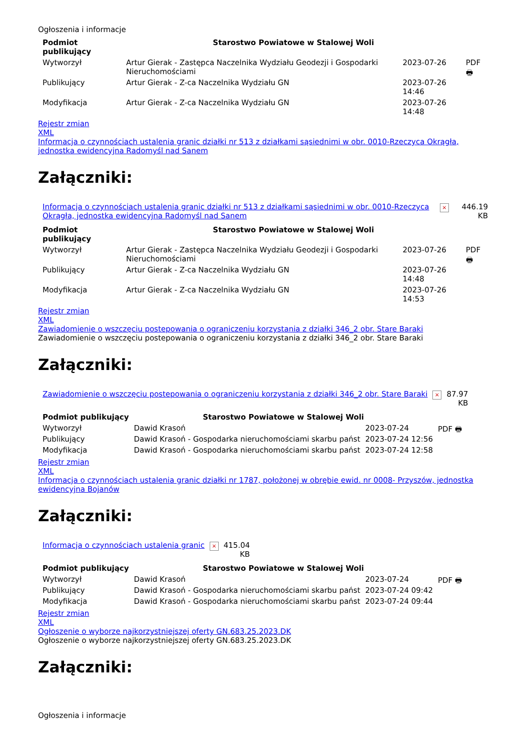Ogłoszenia i informacje
| Podmiot publikujący | Starostwo Powiatowe w Stalowej Woli | | |
| Wytworzył | Artur Gierak - Zastępca Naczelnika Wydziału Geodezji i Gospodarki Nieruchomościami | 2023-07-26 | PDF 🖶 |
| Publikujący | Artur Gierak - Z-ca Naczelnika Wydziału GN | 2023-07-26 14:46 | |
| Modyfikacja | Artur Gierak - Z-ca Naczelnika Wydziału GN | 2023-07-26 14:48 | |
Rejestr zmian
XML
Informacja o czynnościach ustalenia granic działki nr 513 z działkami sąsiednimi w obr. 0010-Rzeczyca Okrągła, jednostka ewidencyjna Radomyśl nad Sanem
Załączniki:
| Informacja o czynnościach ustalenia granic działki nr 513 z działkami sąsiednimi w obr. 0010-Rzeczyca Okrągła, jednostka ewidencyjna Radomyśl nad Sanem | × | 446.19 KB |
| Podmiot publikujący | Starostwo Powiatowe w Stalowej Woli | | |
| Wytworzył | Artur Gierak - Zastępca Naczelnika Wydziału Geodezji i Gospodarki Nieruchomościami | 2023-07-26 | PDF 🖶 |
| Publikujący | Artur Gierak - Z-ca Naczelnika Wydziału GN | 2023-07-26 14:48 | |
| Modyfikacja | Artur Gierak - Z-ca Naczelnika Wydziału GN | 2023-07-26 14:53 | |
Rejestr zmian
XML
Zawiadomienie o wszczęciu postepowania o ograniczeniu korzystania z działki 346_2 obr. Stare Baraki
Zawiadomienie o wszczęciu postepowania o ograniczeniu korzystania z działki 346_2 obr. Stare Baraki
Załączniki:
| Zawiadomienie o wszczęciu postepowania o ograniczeniu korzystania z działki 346_2 obr. Stare Baraki | × | 87.97 KB |
| Podmiot publikujący | Starostwo Powiatowe w Stalowej Woli | | |
| Wytworzył | Dawid Krasoń | 2023-07-24 | PDF 🖶 |
| Publikujący | Dawid Krasoń - Gospodarka nieruchomościami skarbu państ | 2023-07-24 12:56 | |
| Modyfikacja | Dawid Krasoń - Gospodarka nieruchomościami skarbu państ | 2023-07-24 12:58 | |
Rejestr zmian
XML
Informacja o czynnościach ustalenia granic działki nr 1787, położonej w obrębie ewid. nr 0008- Przyszów, jednostka ewidencyjna Bojanów
Załączniki:
| Informacja o czynnościach ustalenia granic | × | 415.04 KB |
| Podmiot publikujący | Starostwo Powiatowe w Stalowej Woli | | |
| Wytworzył | Dawid Krasoń | 2023-07-24 | PDF 🖶 |
| Publikujący | Dawid Krasoń - Gospodarka nieruchomościami skarbu państ | 2023-07-24 09:42 | |
| Modyfikacja | Dawid Krasoń - Gospodarka nieruchomościami skarbu państ | 2023-07-24 09:44 | |
Rejestr zmian
XML
Ogłoszenie o wyborze najkorzystniejszej oferty GN.683.25.2023.DK
Ogłoszenie o wyborze najkorzystniejszej oferty GN.683.25.2023.DK
Załączniki:
Ogłoszenia i informacje